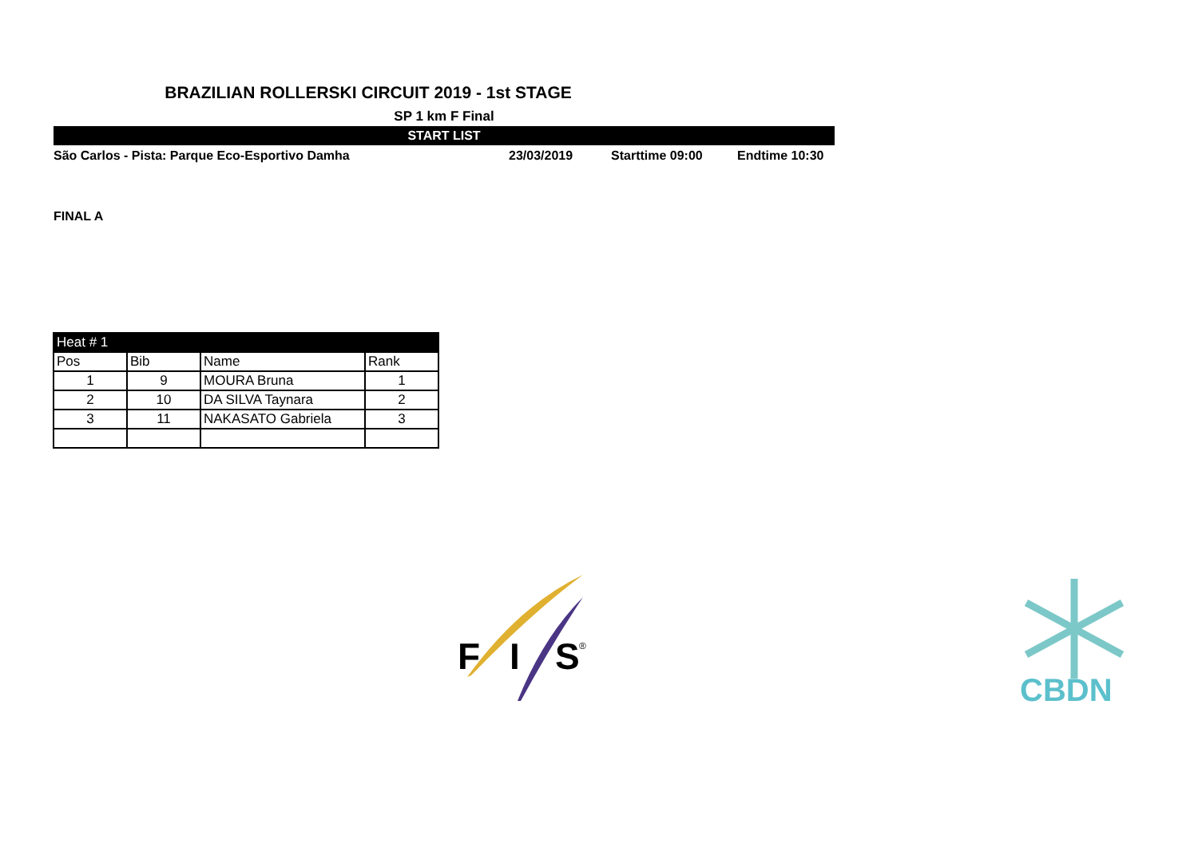BRAZILIAN ROLLERSKI CIRCUIT 2019 - 1st STAGE
SP 1 km F Final
START LIST
São Carlos - Pista: Parque Eco-Esportivo Damha 23/03/2019 Starttime 09:00 Endtime 10:30
FINAL A
| Heat # 1 | | | |
| --- | --- | --- | --- |
| Pos | Bib | Name | Rank |
| 1 | 9 | MOURA Bruna | 1 |
| 2 | 10 | DA SILVA Taynara | 2 |
| 3 | 11 | NAKASATO Gabriela | 3 |
F
I
S
®
CBDN